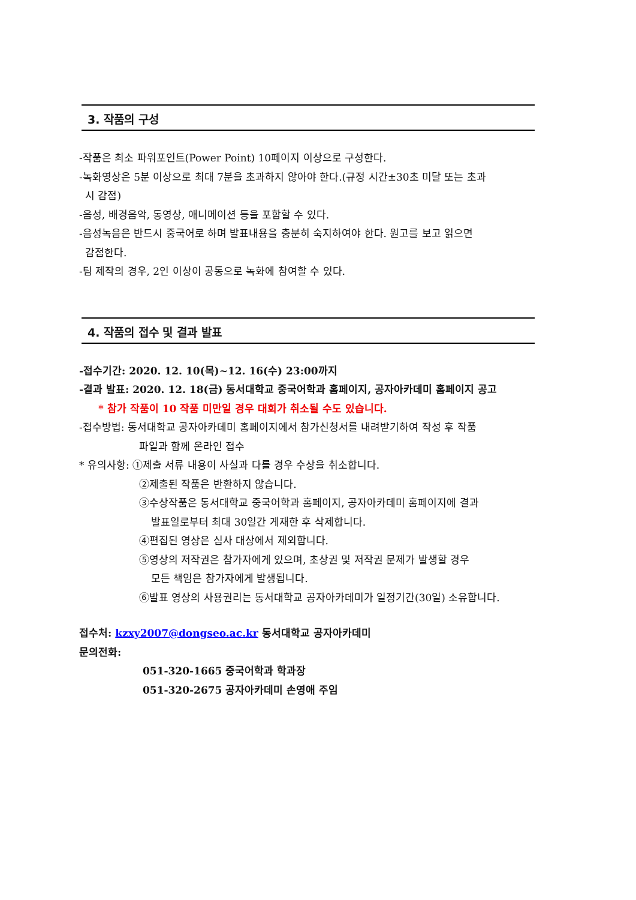3. 작품의 구성
-작품은 최소 파워포인트(Power Point) 10페이지 이상으로 구성한다.
-녹화영상은 5분 이상으로 최대 7분을 초과하지 않아야 한다.(규정 시간±30초 미달 또는 초과
시 감점)
-음성, 배경음악, 동영상, 애니메이션 등을 포함할 수 있다.
-음성녹음은 반드시 중국어로 하며 발표내용을 충분히 숙지하여야 한다. 원고를 보고 읽으면
감점한다.
-팀 제작의 경우, 2인 이상이 공동으로 녹화에 참여할 수 있다.
4. 작품의 접수 및 결과 발표
-접수기간: 2020. 12. 10(목)~12. 16(수) 23:00까지
-결과 발표: 2020. 12. 18(금) 동서대학교 중국어학과 홈페이지, 공자아카데미 홈페이지 공고
* 참가 작품이 10 작품 미만일 경우 대회가 취소될 수도 있습니다.
-접수방법: 동서대학교 공자아카데미 홈페이지에서 참가신청서를 내려받기하여 작성 후 작품
파일과 함께 온라인 접수
* 유의사항: ①제출 서류 내용이 사실과 다를 경우 수상을 취소합니다.
②제출된 작품은 반환하지 않습니다.
③수상작품은 동서대학교 중국어학과 홈페이지, 공자아카데미 홈페이지에 결과
발표일로부터 최대 30일간 게재한 후 삭제합니다.
④편집된 영상은 심사 대상에서 제외합니다.
⑤영상의 저작권은 참가자에게 있으며, 초상권 및 저작권 문제가 발생할 경우
모든 책임은 참가자에게 발생됩니다.
⑥발표 영상의 사용권리는 동서대학교 공자아카데미가 일정기간(30일) 소유합니다.
접수처: kzxy2007@dongseo.ac.kr 동서대학교 공자아카데미
문의전화:
051-320-1665 중국어학과 학과장
051-320-2675 공자아카데미 손영애 주임